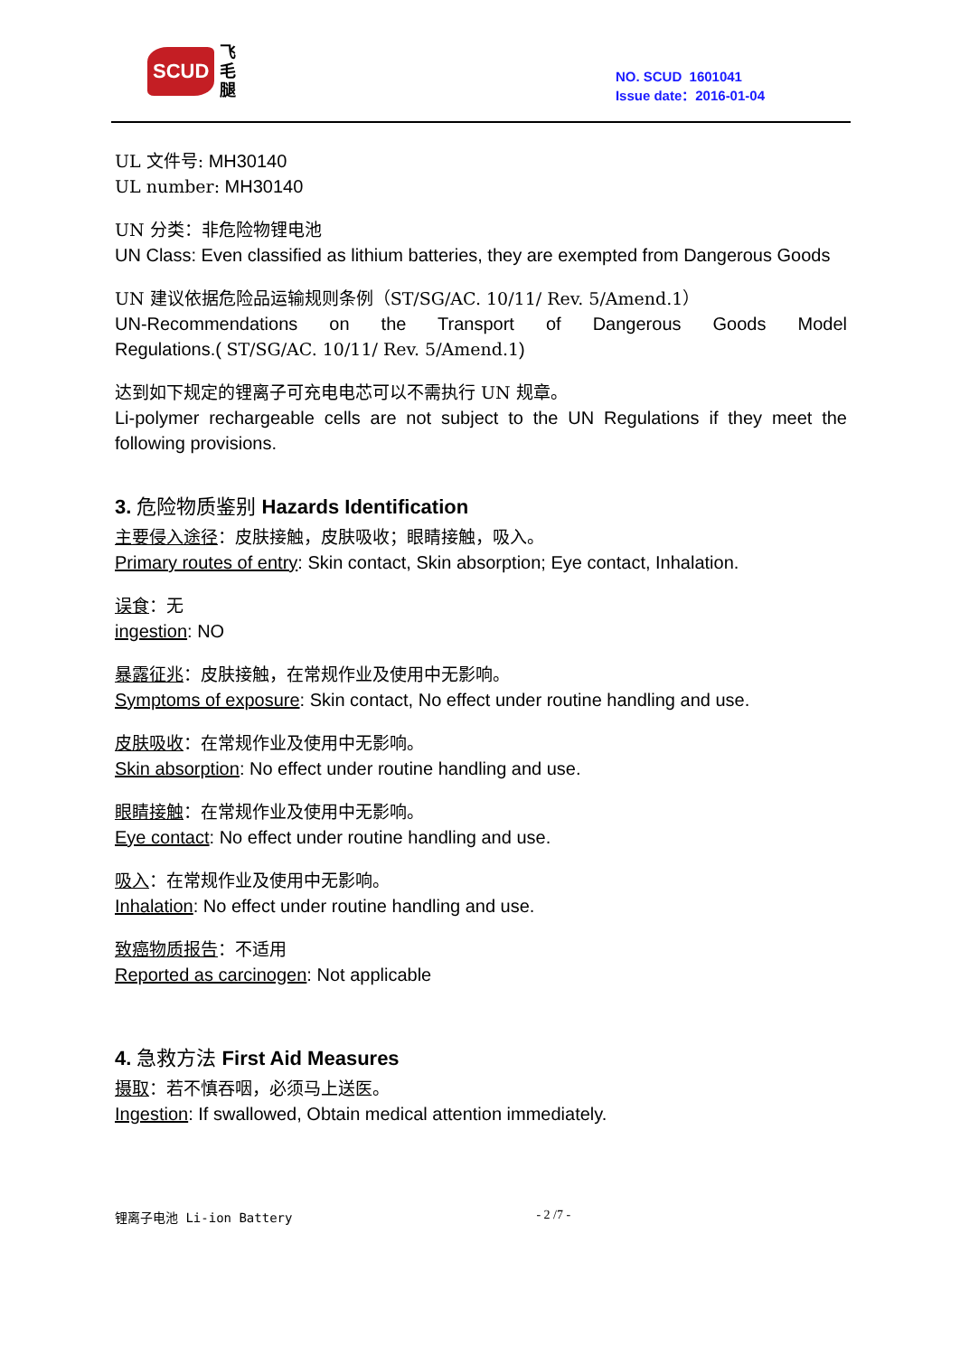SCUD 飞
毛
腿
NO. SCUD 1601041
Issue date：2016-01-04
UL 文件号: MH30140
UL number: MH30140
UN 分类：非危险物锂电池
UN Class: Even classified as lithium batteries, they are exempted from Dangerous Goods
UN 建议依据危险品运输规则条例（ST/SG/AC. 10/11/ Rev. 5/Amend.1）
UN-Recommendations on the Transport of Dangerous Goods Model
Regulations.( ST/SG/AC. 10/11/ Rev. 5/Amend.1)
达到如下规定的锂离子可充电电芯可以不需执行 UN 规章。
Li-polymer rechargeable cells are not subject to the UN Regulations if they meet the following provisions.
3. 危险物质鉴别 Hazards Identification
主要侵入途径：皮肤接触，皮肤吸收；眼睛接触，吸入。
Primary routes of entry: Skin contact, Skin absorption; Eye contact, Inhalation.
误食：无
ingestion: NO
暴露征兆：皮肤接触，在常规作业及使用中无影响。
Symptoms of exposure: Skin contact, No effect under routine handling and use.
皮肤吸收：在常规作业及使用中无影响。
Skin absorption: No effect under routine handling and use.
眼睛接触：在常规作业及使用中无影响。
Eye contact: No effect under routine handling and use.
吸入：在常规作业及使用中无影响。
Inhalation: No effect under routine handling and use.
致癌物质报告：不适用
Reported as carcinogen: Not applicable
4. 急救方法 First Aid Measures
摄取：若不慎吞咽，必须马上送医。
Ingestion: If swallowed, Obtain medical attention immediately.
锂离子电池 Li-ion Battery - 2 /7 -